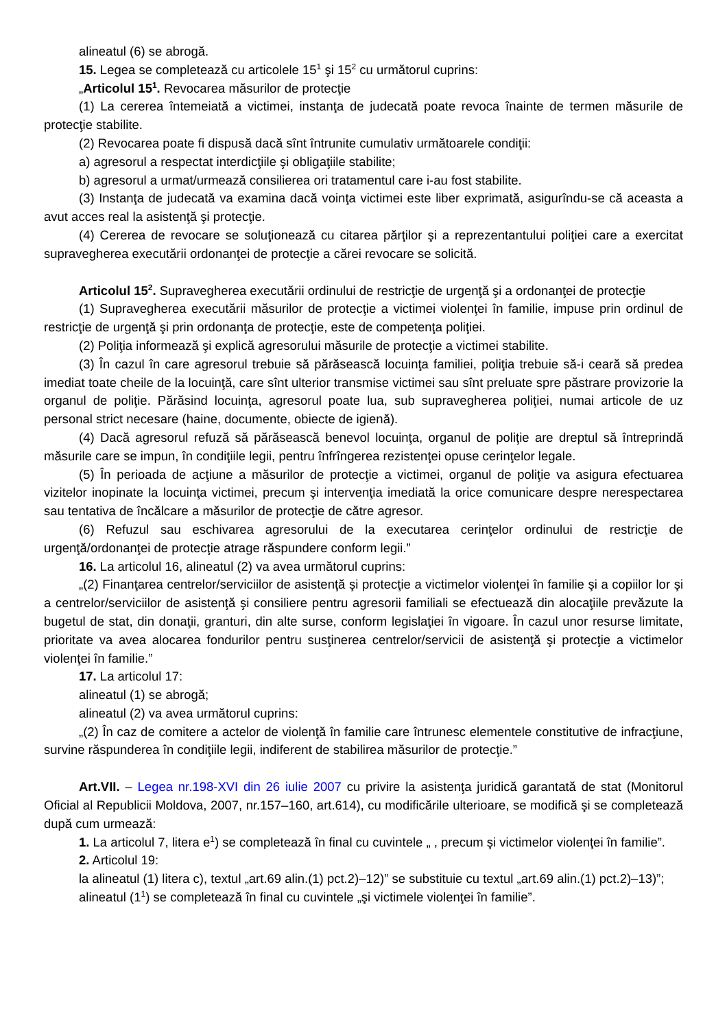alineatul (6) se abrogă.
15. Legea se completează cu articolele 15<sup>1</sup> şi 15<sup>2</sup> cu următorul cuprins:
„Articolul 15<sup>1</sup>. Revocarea măsurilor de protecţie
(1) La cererea întemeiată a victimei, instanţa de judecată poate revoca înainte de termen măsurile de protecţie stabilite.
(2) Revocarea poate fi dispusă dacă sînt întrunite cumulativ următoarele condiţii:
a) agresorul a respectat interdicţiile şi obligaţiile stabilite;
b) agresorul a urmat/urmează consilierea ori tratamentul care i-au fost stabilite.
(3) Instanţa de judecată va examina dacă voinţa victimei este liber exprimată, asigurîndu-se că aceasta a avut acces real la asistenţă şi protecţie.
(4) Cererea de revocare se soluţionează cu citarea părţilor şi a reprezentantului poliţiei care a exercitat supravegherea executării ordonanţei de protecţie a cărei revocare se solicită.
Articolul 15<sup>2</sup>. Supravegherea executării ordinului de restricţie de urgenţă şi a ordonanţei de protecţie
(1) Supravegherea executării măsurilor de protecţie a victimei violenţei în familie, impuse prin ordinul de restricţie de urgenţă şi prin ordonanţa de protecţie, este de competenţa poliţiei.
(2) Poliţia informează şi explică agresorului măsurile de protecţie a victimei stabilite.
(3) În cazul în care agresorul trebuie să părăsească locuinţa familiei, poliţia trebuie să-i ceară să predea imediat toate cheile de la locuinţă, care sînt ulterior transmise victimei sau sînt preluate spre păstrare provizorie la organul de poliţie. Părăsind locuinţa, agresorul poate lua, sub supravegherea poliţiei, numai articole de uz personal strict necesare (haine, documente, obiecte de igienă).
(4) Dacă agresorul refuză să părăsească benevol locuinţa, organul de poliţie are dreptul să întreprindă măsurile care se impun, în condiţiile legii, pentru înfrîngerea rezistenţei opuse cerinţelor legale.
(5) În perioada de acţiune a măsurilor de protecţie a victimei, organul de poliţie va asigura efectuarea vizitelor inopinate la locuinţa victimei, precum şi intervenţia imediată la orice comunicare despre nerespectarea sau tentativa de încălcare a măsurilor de protecţie de către agresor.
(6) Refuzul sau eschivarea agresorului de la executarea cerinţelor ordinului de restricţie de urgenţă/ordonanţei de protecţie atrage răspundere conform legii.”
16. La articolul 16, alineatul (2) va avea următorul cuprins:
„(2) Finanţarea centrelor/serviciilor de asistenţă şi protecţie a victimelor violenţei în familie şi a copiilor lor şi a centrelor/serviciilor de asistenţă şi consiliere pentru agresorii familiali se efectuează din alocaţiile prevăzute la bugetul de stat, din donaţii, granturi, din alte surse, conform legislaţiei în vigoare. În cazul unor resurse limitate, prioritate va avea alocarea fondurilor pentru susţinerea centrelor/servicii de asistenţă şi protecţie a victimelor violenţei în familie.”
17. La articolul 17:
alineatul (1) se abrogă;
alineatul (2) va avea următorul cuprins:
„(2) În caz de comitere a actelor de violenţă în familie care întrunesc elementele constitutive de infracţiune, survine răspunderea în condiţiile legii, indiferent de stabilirea măsurilor de protecţie.”
Art.VII. – Legea nr.198-XVI din 26 iulie 2007 cu privire la asistenţa juridică garantată de stat (Monitorul Oficial al Republicii Moldova, 2007, nr.157–160, art.614), cu modificările ulterioare, se modifică şi se completează după cum urmează:
1. La articolul 7, litera e<sup>1</sup>) se completează în final cu cuvintele „ , precum şi victimelor violenţei în familie”.
2. Articolul 19:
la alineatul (1) litera c), textul „art.69 alin.(1) pct.2)–12)” se substituie cu textul „art.69 alin.(1) pct.2)–13)”;
alineatul (1<sup>1</sup>) se completează în final cu cuvintele „şi victimele violenţei în familie”.